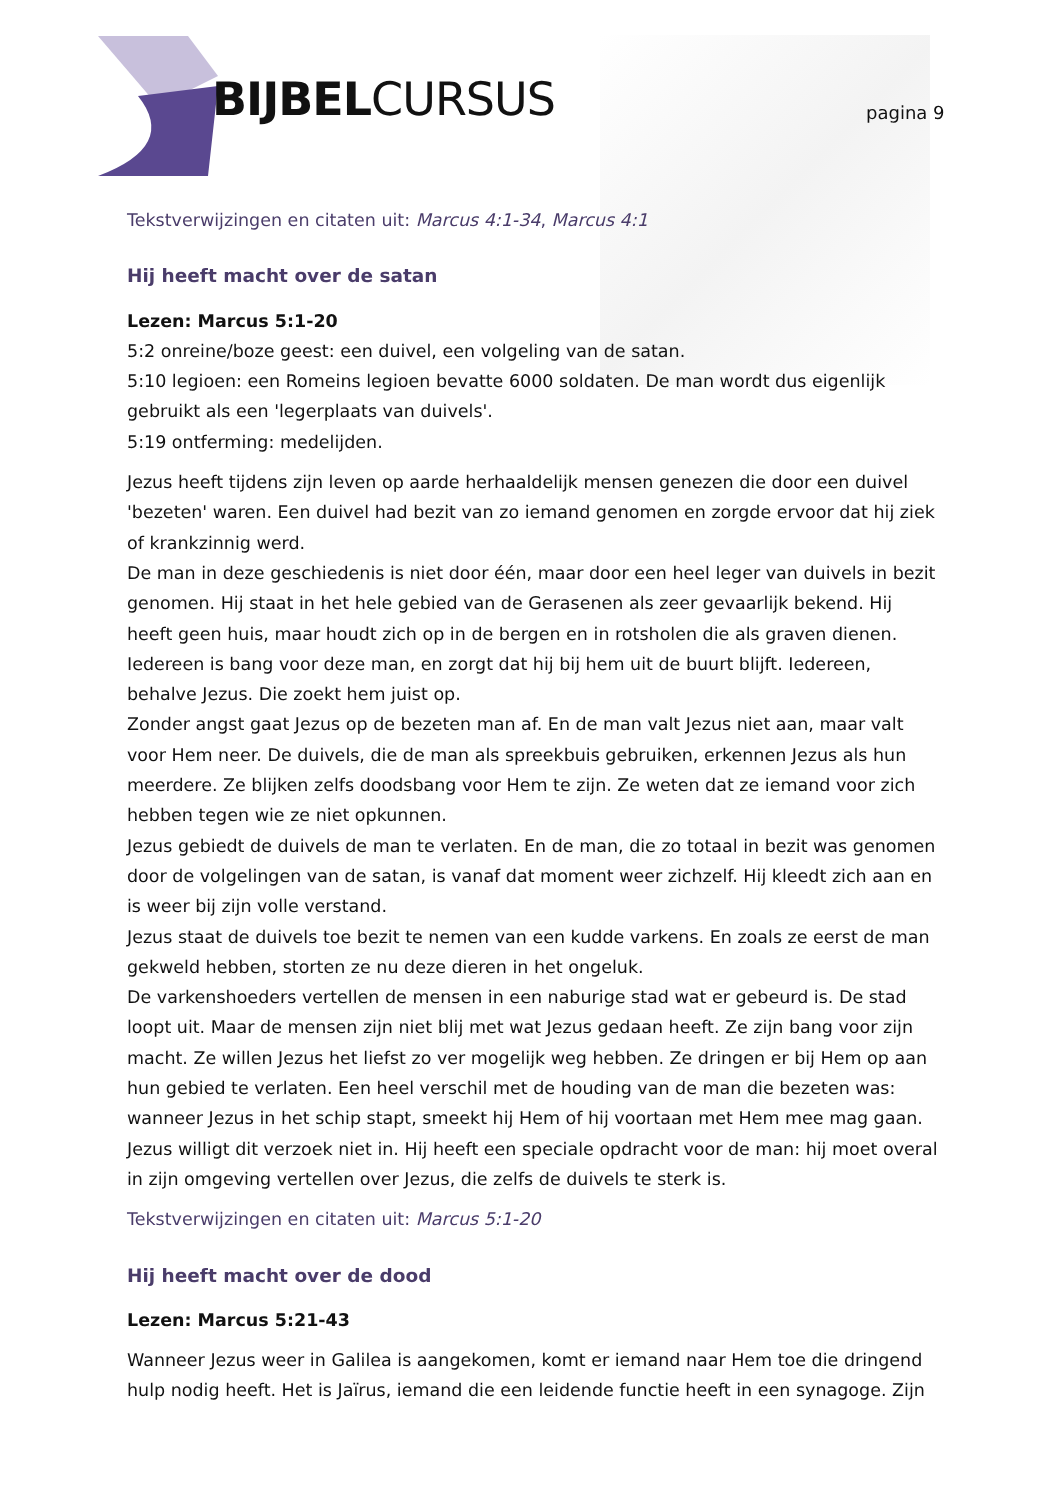BIJBELCURSUS pagina 9
Tekstverwijzingen en citaten uit: Marcus 4:1-34, Marcus 4:1
Hij heeft macht over de satan
Lezen: Marcus 5:1-20
5:2 onreine/boze geest: een duivel, een volgeling van de satan.
5:10 legioen: een Romeins legioen bevatte 6000 soldaten. De man wordt dus eigenlijk gebruikt als een 'legerplaats van duivels'.
5:19 ontferming: medelijden.
Jezus heeft tijdens zijn leven op aarde herhaaldelijk mensen genezen die door een duivel 'bezeten' waren. Een duivel had bezit van zo iemand genomen en zorgde ervoor dat hij ziek of krankzinnig werd.
De man in deze geschiedenis is niet door één, maar door een heel leger van duivels in bezit genomen. Hij staat in het hele gebied van de Gerasenen als zeer gevaarlijk bekend. Hij heeft geen huis, maar houdt zich op in de bergen en in rotsholen die als graven dienen. Iedereen is bang voor deze man, en zorgt dat hij bij hem uit de buurt blijft. Iedereen, behalve Jezus. Die zoekt hem juist op.
Zonder angst gaat Jezus op de bezeten man af. En de man valt Jezus niet aan, maar valt voor Hem neer. De duivels, die de man als spreekbuis gebruiken, erkennen Jezus als hun meerdere. Ze blijken zelfs doodsbang voor Hem te zijn. Ze weten dat ze iemand voor zich hebben tegen wie ze niet opkunnen.
Jezus gebiedt de duivels de man te verlaten. En de man, die zo totaal in bezit was genomen door de volgelingen van de satan, is vanaf dat moment weer zichzelf. Hij kleedt zich aan en is weer bij zijn volle verstand.
Jezus staat de duivels toe bezit te nemen van een kudde varkens. En zoals ze eerst de man gekweld hebben, storten ze nu deze dieren in het ongeluk.
De varkenshoeders vertellen de mensen in een naburige stad wat er gebeurd is. De stad loopt uit. Maar de mensen zijn niet blij met wat Jezus gedaan heeft. Ze zijn bang voor zijn macht. Ze willen Jezus het liefst zo ver mogelijk weg hebben. Ze dringen er bij Hem op aan hun gebied te verlaten. Een heel verschil met de houding van de man die bezeten was: wanneer Jezus in het schip stapt, smeekt hij Hem of hij voortaan met Hem mee mag gaan. Jezus willigt dit verzoek niet in. Hij heeft een speciale opdracht voor de man: hij moet overal in zijn omgeving vertellen over Jezus, die zelfs de duivels te sterk is.
Tekstverwijzingen en citaten uit: Marcus 5:1-20
Hij heeft macht over de dood
Lezen: Marcus 5:21-43
Wanneer Jezus weer in Galilea is aangekomen, komt er iemand naar Hem toe die dringend hulp nodig heeft. Het is Jaïrus, iemand die een leidende functie heeft in een synagoge. Zijn